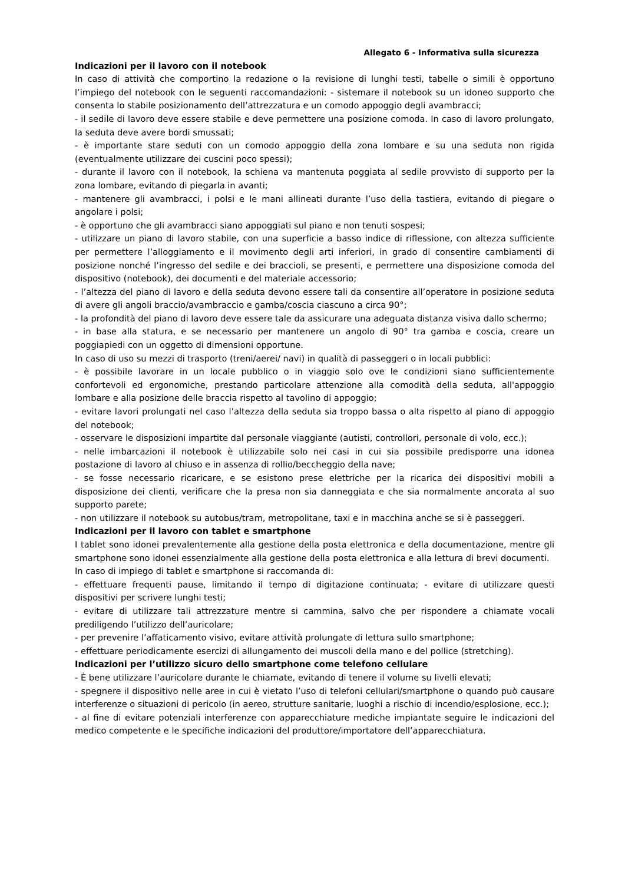Allegato 6 - Informativa sulla sicurezza
Indicazioni per il lavoro con il notebook
In caso di attività che comportino la redazione o la revisione di lunghi testi, tabelle o simili è opportuno l’impiego del notebook con le seguenti raccomandazioni: - sistemare il notebook su un idoneo supporto che consenta lo stabile posizionamento dell’attrezzatura e un comodo appoggio degli avambracci;
- il sedile di lavoro deve essere stabile e deve permettere una posizione comoda. In caso di lavoro prolungato, la seduta deve avere bordi smussati;
- è importante stare seduti con un comodo appoggio della zona lombare e su una seduta non rigida (eventualmente utilizzare dei cuscini poco spessi);
- durante il lavoro con il notebook, la schiena va mantenuta poggiata al sedile provvisto di supporto per la zona lombare, evitando di piegarla in avanti;
- mantenere gli avambracci, i polsi e le mani allineati durante l’uso della tastiera, evitando di piegare o angolare i polsi;
- è opportuno che gli avambracci siano appoggiati sul piano e non tenuti sospesi;
- utilizzare un piano di lavoro stabile, con una superficie a basso indice di riflessione, con altezza sufficiente per permettere l’alloggiamento e il movimento degli arti inferiori, in grado di consentire cambiamenti di posizione nonché l’ingresso del sedile e dei braccioli, se presenti, e permettere una disposizione comoda del dispositivo (notebook), dei documenti e del materiale accessorio;
- l’altezza del piano di lavoro e della seduta devono essere tali da consentire all’operatore in posizione seduta di avere gli angoli braccio/avambraccio e gamba/coscia ciascuno a circa 90°;
- la profondità del piano di lavoro deve essere tale da assicurare una adeguata distanza visiva dallo schermo;
- in base alla statura, e se necessario per mantenere un angolo di 90° tra gamba e coscia, creare un poggiapiedi con un oggetto di dimensioni opportune.
In caso di uso su mezzi di trasporto (treni/aerei/ navi) in qualità di passeggeri o in locali pubblici:
- è possibile lavorare in un locale pubblico o in viaggio solo ove le condizioni siano sufficientemente confortevoli ed ergonomiche, prestando particolare attenzione alla comodità della seduta, all'appoggio lombare e alla posizione delle braccia rispetto al tavolino di appoggio;
- evitare lavori prolungati nel caso l’altezza della seduta sia troppo bassa o alta rispetto al piano di appoggio del notebook;
- osservare le disposizioni impartite dal personale viaggiante (autisti, controllori, personale di volo, ecc.);
- nelle imbarcazioni il notebook è utilizzabile solo nei casi in cui sia possibile predisporre una idonea postazione di lavoro al chiuso e in assenza di rollio/beccheggio della nave;
- se fosse necessario ricaricare, e se esistono prese elettriche per la ricarica dei dispositivi mobili a disposizione dei clienti, verificare che la presa non sia danneggiata e che sia normalmente ancorata al suo supporto parete;
- non utilizzare il notebook su autobus/tram, metropolitane, taxi e in macchina anche se si è passeggeri.
Indicazioni per il lavoro con tablet e smartphone
I tablet sono idonei prevalentemente alla gestione della posta elettronica e della documentazione, mentre gli smartphone sono idonei essenzialmente alla gestione della posta elettronica e alla lettura di brevi documenti.
In caso di impiego di tablet e smartphone si raccomanda di:
- effettuare frequenti pause, limitando il tempo di digitazione continuata; - evitare di utilizzare questi dispositivi per scrivere lunghi testi;
- evitare di utilizzare tali attrezzature mentre si cammina, salvo che per rispondere a chiamate vocali prediligendo l’utilizzo dell’auricolare;
- per prevenire l’affaticamento visivo, evitare attività prolungate di lettura sullo smartphone;
- effettuare periodicamente esercizi di allungamento dei muscoli della mano e del pollice (stretching).
Indicazioni per l’utilizzo sicuro dello smartphone come telefono cellulare
- È bene utilizzare l’auricolare durante le chiamate, evitando di tenere il volume su livelli elevati;
- spegnere il dispositivo nelle aree in cui è vietato l’uso di telefoni cellulari/smartphone o quando può causare interferenze o situazioni di pericolo (in aereo, strutture sanitarie, luoghi a rischio di incendio/esplosione, ecc.);
- al fine di evitare potenziali interferenze con apparecchiature mediche impiantate seguire le indicazioni del medico competente e le specifiche indicazioni del produttore/importatore dell’apparecchiatura.